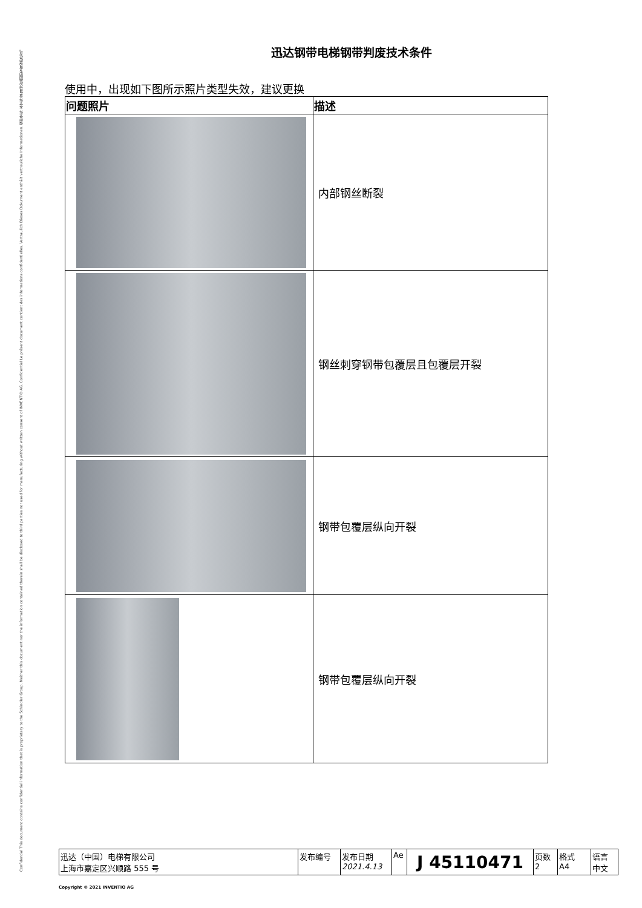Confidential This document contains confidential information that is proprietary to the Schindler Group. Neither this document nor the information contained therein shall be disclosed to third parties nor used for manufacturing without written consent of INVENTIO AG. Confidentiel Le présent document contient des informations confidentielles. Vertraulich Dieses Dokument enthält vertrauliche Informationen. 保密文件 本文件含有迅达集团的专有保密信息。
迅达钢带电梯钢带判废技术条件
使用中，出现如下图所示照片类型失效，建议更换
| 问题照片 | 描述 |
| --- | --- |
| | 内部钢丝断裂 |
| | 钢丝刺穿钢带包覆层且包覆层开裂 |
| | 钢带包覆层纵向开裂 |
| | 钢带包覆层纵向开裂 |
| 迅达（中国）电梯有限公司 上海市嘉定区兴顺路 555 号 | 发布编号 | 发布日期 2021.4.13 | Ae | J 45110471 | 页数 2 | 格式 A4 | 语言 中文 |
Copyright © 2021 INVENTIO AG